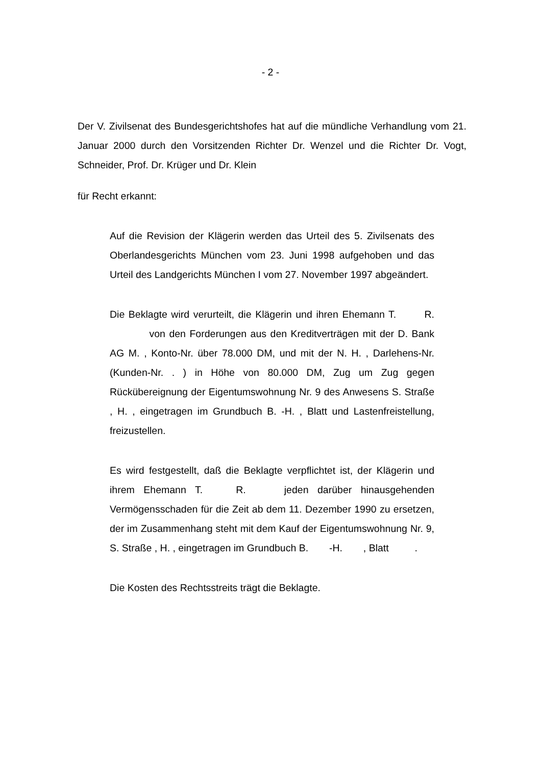- 2 -
Der V. Zivilsenat des Bundesgerichtshofes hat auf die mündliche Verhandlung vom 21. Januar 2000 durch den Vorsitzenden Richter Dr. Wenzel und die Richter Dr. Vogt, Schneider, Prof. Dr. Krüger und Dr. Klein
für Recht erkannt:
Auf die Revision der Klägerin werden das Urteil des 5. Zivilsenats des Oberlandesgerichts München vom 23. Juni 1998 aufgehoben und das Urteil des Landgerichts München I vom 27. November 1997 abgeändert.
Die Beklagte wird verurteilt, die Klägerin und ihren Ehemann T. R. von den Forderungen aus den Kreditverträgen mit der D. Bank AG M. , Konto-Nr. über 78.000 DM, und mit der N. H. , Darlehens-Nr. (Kunden-Nr. . ) in Höhe von 80.000 DM, Zug um Zug gegen Rückübereignung der Eigentumswohnung Nr. 9 des Anwesens S. Straße , H. , eingetragen im Grundbuch B. -H. , Blatt und Lastenfreistellung, freizustellen.
Es wird festgestellt, daß die Beklagte verpflichtet ist, der Klägerin und ihrem Ehemann T. R. jeden darüber hinausgehenden Vermögensschaden für die Zeit ab dem 11. Dezember 1990 zu ersetzen, der im Zusammenhang steht mit dem Kauf der Eigentumswohnung Nr. 9, S. Straße , H. , eingetragen im Grundbuch B. -H. , Blatt .
Die Kosten des Rechtsstreits trägt die Beklagte.